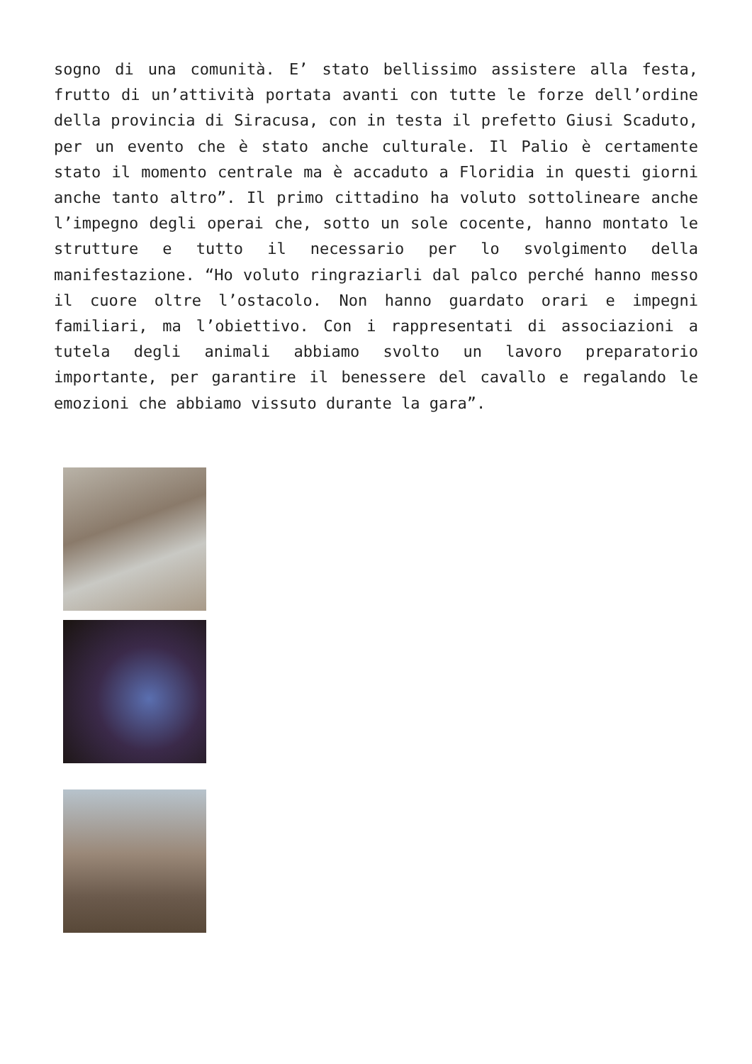sogno di una comunità. E’ stato bellissimo assistere alla festa, frutto di un’attività portata avanti con tutte le forze dell’ordine della provincia di Siracusa, con in testa il prefetto Giusi Scaduto, per un evento che è stato anche culturale. Il Palio è certamente stato il momento centrale ma è accaduto a Floridia in questi giorni anche tanto altro”. Il primo cittadino ha voluto sottolineare anche l’impegno degli operai che, sotto un sole cocente, hanno montato le strutture e tutto il necessario per lo svolgimento della manifestazione. “Ho voluto ringraziarli dal palco perché hanno messo il cuore oltre l’ostacolo. Non hanno guardato orari e impegni familiari, ma l’obiettivo. Con i rappresentati di associazioni a tutela degli animali abbiamo svolto un lavoro preparatorio importante, per garantire il benessere del cavallo e regalando le emozioni che abbiamo vissuto durante la gara”.